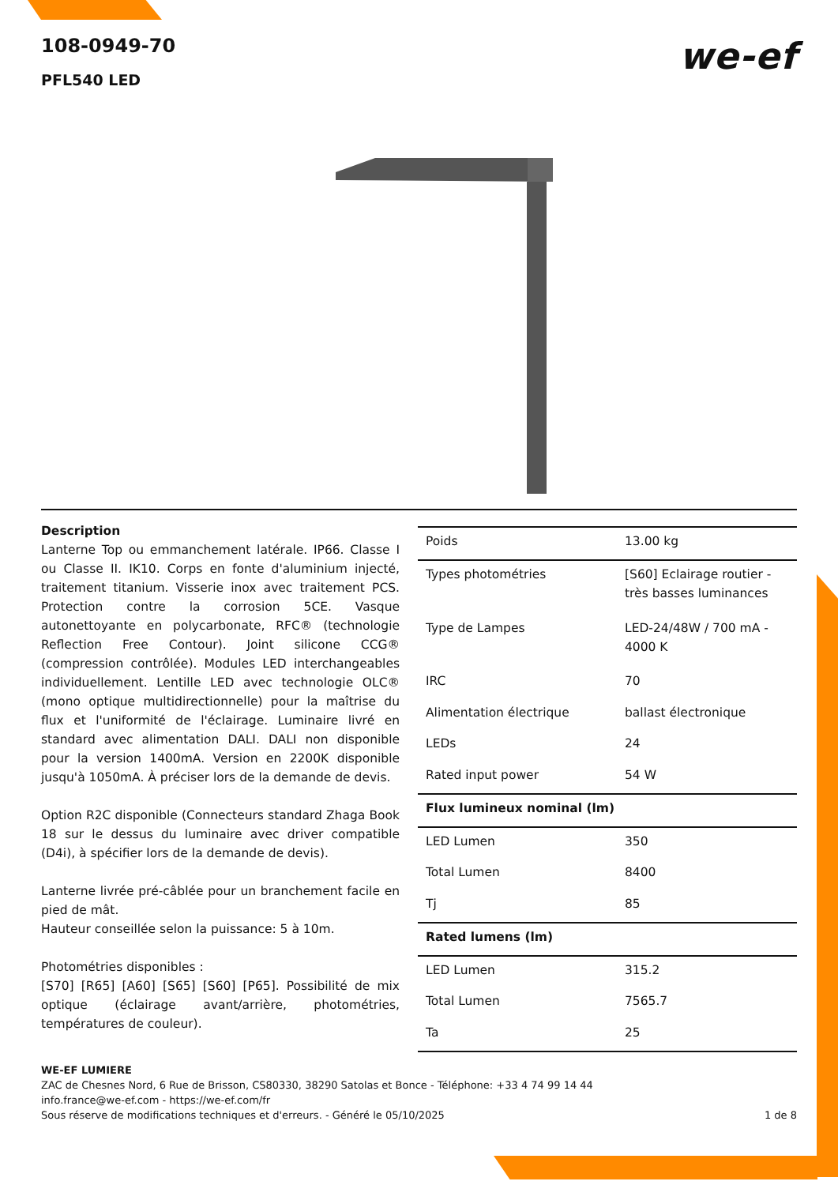108-0949-70
PFL540 LED
we-ef
Description
Lanterne Top ou emmanchement latérale. IP66. Classe I ou Classe II. IK10. Corps en fonte d'aluminium injecté, traitement titanium. Visserie inox avec traitement PCS. Protection contre la corrosion 5CE. Vasque autonettoyante en polycarbonate, RFC® (technologie Reflection Free Contour). Joint silicone CCG® (compression contrôlée). Modules LED interchangeables individuellement. Lentille LED avec technologie OLC® (mono optique multidirectionnelle) pour la maîtrise du flux et l'uniformité de l'éclairage. Luminaire livré en standard avec alimentation DALI. DALI non disponible pour la version 1400mA. Version en 2200K disponible jusqu'à 1050mA. À préciser lors de la demande de devis.
Option R2C disponible (Connecteurs standard Zhaga Book 18 sur le dessus du luminaire avec driver compatible (D4i), à spécifier lors de la demande de devis).
Lanterne livrée pré-câblée pour un branchement facile en pied de mât.
Hauteur conseillée selon la puissance: 5 à 10m.
Photométries disponibles :
[S70] [R65] [A60] [S65] [S60] [P65]. Possibilité de mix optique (éclairage avant/arrière, photométries, températures de couleur).
| Poids | 13.00 kg |
| Types photométries | [S60] Eclairage routier - très basses luminances |
| Type de Lampes | LED-24/48W / 700 mA - 4000 K |
| IRC | 70 |
| Alimentation électrique | ballast électronique |
| LEDs | 24 |
| Rated input power | 54 W |
| Flux lumineux nominal (lm) | |
| LED Lumen | 350 |
| Total Lumen | 8400 |
| Tj | 85 |
| Rated lumens (lm) | |
| LED Lumen | 315.2 |
| Total Lumen | 7565.7 |
| Ta | 25 |
WE-EF LUMIERE
ZAC de Chesnes Nord, 6 Rue de Brisson, CS80330, 38290 Satolas et Bonce - Téléphone: +33 4 74 99 14 44
info.france@we-ef.com - https://we-ef.com/fr
Sous réserve de modifications techniques et d'erreurs. - Généré le 05/10/2025 1 de 8